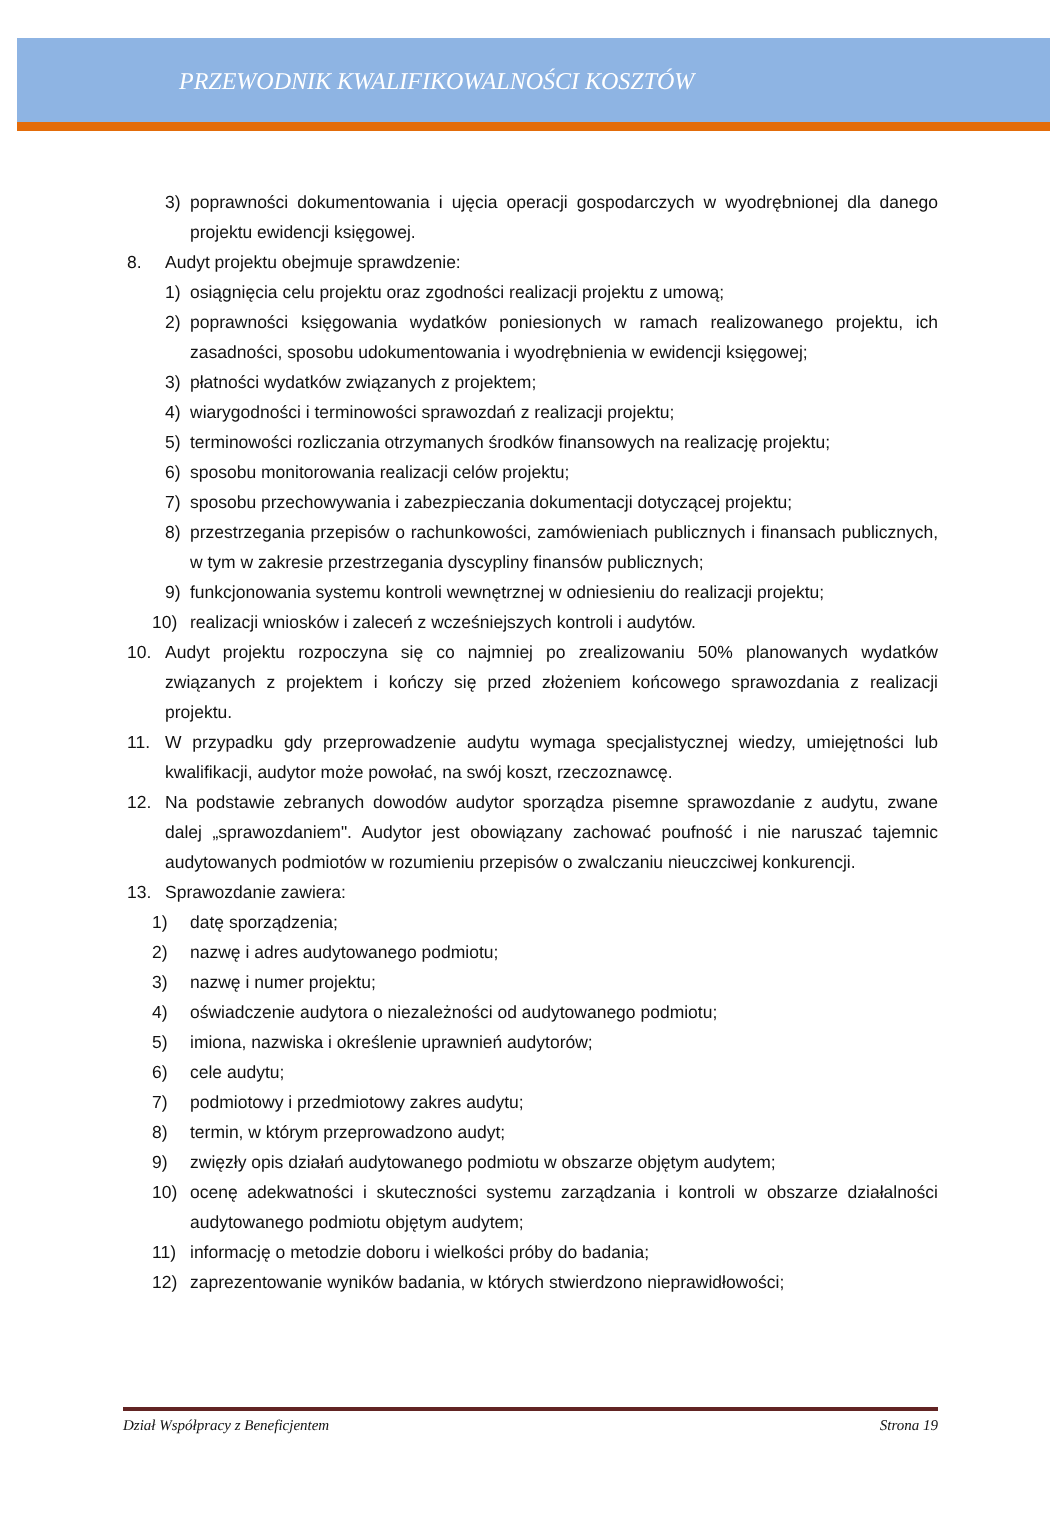PRZEWODNIK KWALIFIKOWALNOŚCI KOSZTÓW
3) poprawności dokumentowania i ujęcia operacji gospodarczych w wyodrębnionej dla danego projektu ewidencji księgowej.
8. Audyt projektu obejmuje sprawdzenie:
1) osiągnięcia celu projektu oraz zgodności realizacji projektu z umową;
2) poprawności księgowania wydatków poniesionych w ramach realizowanego projektu, ich zasadności, sposobu udokumentowania i wyodrębnienia w ewidencji księgowej;
3) płatności wydatków związanych z projektem;
4) wiarygodności i terminowości sprawozdań z realizacji projektu;
5) terminowości rozliczania otrzymanych środków finansowych na realizację projektu;
6) sposobu monitorowania realizacji celów projektu;
7) sposobu przechowywania i zabezpieczania dokumentacji dotyczącej projektu;
8) przestrzegania przepisów o rachunkowości, zamówieniach publicznych i finansach publicznych, w tym w zakresie przestrzegania dyscypliny finansów publicznych;
9) funkcjonowania systemu kontroli wewnętrznej w odniesieniu do realizacji projektu;
10) realizacji wniosków i zaleceń z wcześniejszych kontroli i audytów.
10. Audyt projektu rozpoczyna się co najmniej po zrealizowaniu 50% planowanych wydatków związanych z projektem i kończy się przed złożeniem końcowego sprawozdania z realizacji projektu.
11. W przypadku gdy przeprowadzenie audytu wymaga specjalistycznej wiedzy, umiejętności lub kwalifikacji, audytor może powołać, na swój koszt, rzeczoznawcę.
12. Na podstawie zebranych dowodów audytor sporządza pisemne sprawozdanie z audytu, zwane dalej „sprawozdaniem". Audytor jest obowiązany zachować poufność i nie naruszać tajemnic audytowanych podmiotów w rozumieniu przepisów o zwalczaniu nieuczciwej konkurencji.
13. Sprawozdanie zawiera:
1) datę sporządzenia;
2) nazwę i adres audytowanego podmiotu;
3) nazwę i numer projektu;
4) oświadczenie audytora o niezależności od audytowanego podmiotu;
5) imiona, nazwiska i określenie uprawnień audytorów;
6) cele audytu;
7) podmiotowy i przedmiotowy zakres audytu;
8) termin, w którym przeprowadzono audyt;
9) zwięzły opis działań audytowanego podmiotu w obszarze objętym audytem;
10) ocenę adekwatności i skuteczności systemu zarządzania i kontroli w obszarze działalności audytowanego podmiotu objętym audytem;
11) informację o metodzie doboru i wielkości próby do badania;
12) zaprezentowanie wyników badania, w których stwierdzono nieprawidłowości;
Dział Współpracy z Beneficjentem Strona 19